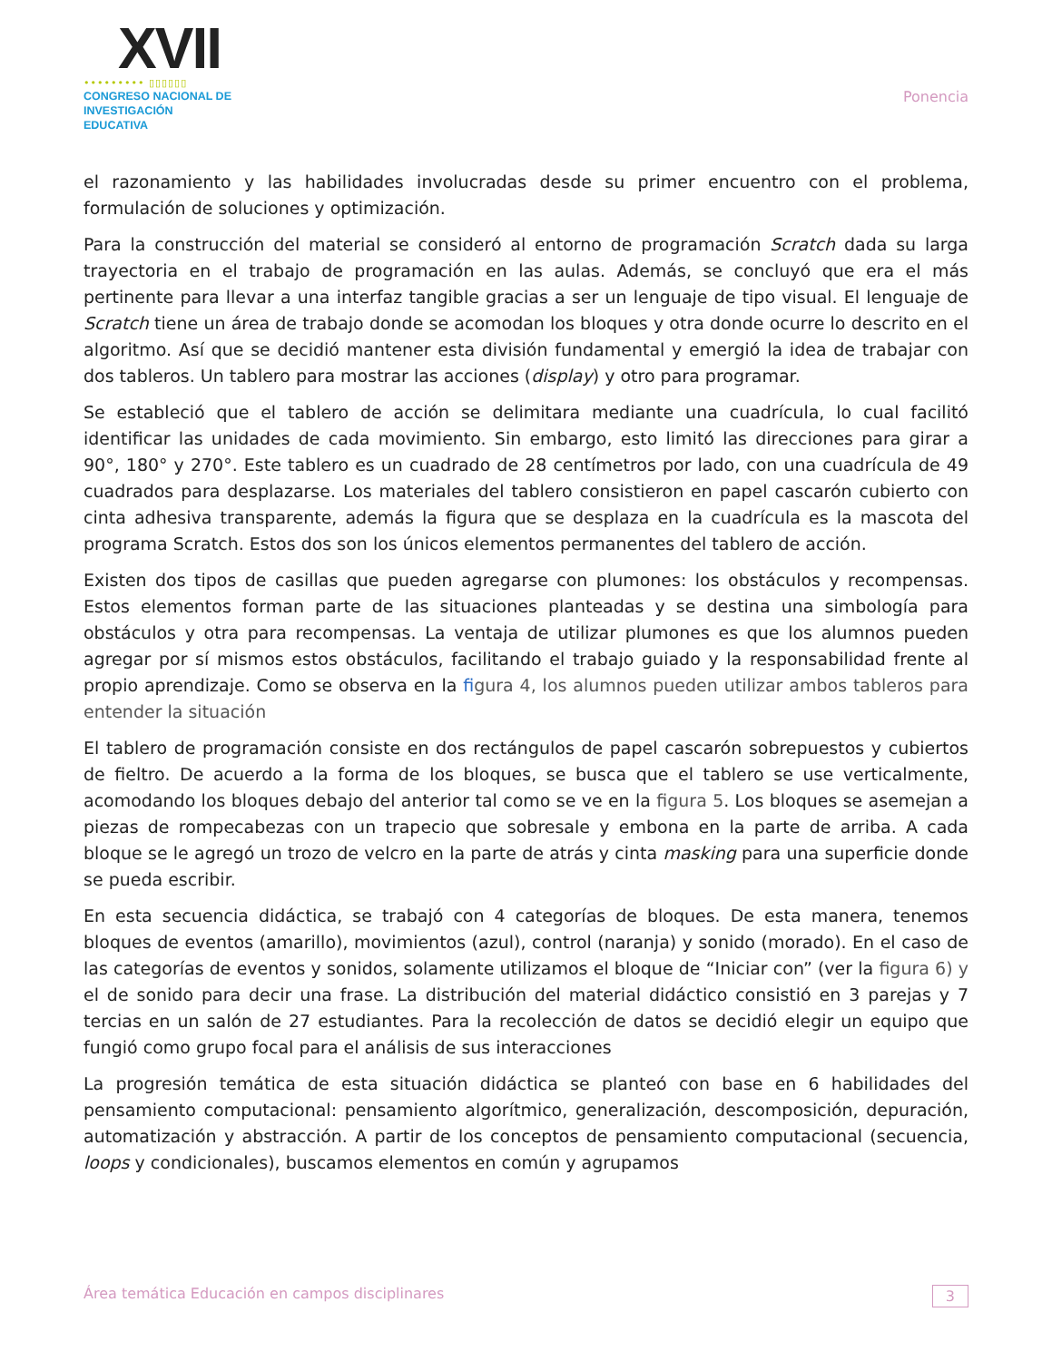XVII
••••••••• ▯▯▯▯▯▯
CONGRESO NACIONAL DE
INVESTIGACIÓN EDUCATIVA
Ponencia
el razonamiento y las habilidades involucradas desde su primer encuentro con el problema, formulación de soluciones y optimización.
Para la construcción del material se consideró al entorno de programación Scratch dada su larga trayectoria en el trabajo de programación en las aulas. Además, se concluyó que era el más pertinente para llevar a una interfaz tangible gracias a ser un lenguaje de tipo visual. El lenguaje de Scratch tiene un área de trabajo donde se acomodan los bloques y otra donde ocurre lo descrito en el algoritmo. Así que se decidió mantener esta división fundamental y emergió la idea de trabajar con dos tableros. Un tablero para mostrar las acciones (display) y otro para programar.
Se estableció que el tablero de acción se delimitara mediante una cuadrícula, lo cual facilitó identificar las unidades de cada movimiento. Sin embargo, esto limitó las direcciones para girar a 90°, 180° y 270°. Este tablero es un cuadrado de 28 centímetros por lado, con una cuadrícula de 49 cuadrados para desplazarse. Los materiales del tablero consistieron en papel cascarón cubierto con cinta adhesiva transparente, además la figura que se desplaza en la cuadrícula es la mascota del programa Scratch. Estos dos son los únicos elementos permanentes del tablero de acción.
Existen dos tipos de casillas que pueden agregarse con plumones: los obstáculos y recompensas. Estos elementos forman parte de las situaciones planteadas y se destina una simbología para obstáculos y otra para recompensas. La ventaja de utilizar plumones es que los alumnos pueden agregar por sí mismos estos obstáculos, facilitando el trabajo guiado y la responsabilidad frente al propio aprendizaje. Como se observa en la fi gura 4, los alumnos pueden utilizar ambos tableros para entender la situación
El tablero de programación consiste en dos rectángulos de papel cascarón sobrepuestos y cubiertos de fieltro. De acuerdo a la forma de los bloques, se busca que el tablero se use verticalmente, acomodando los bloques debajo del anterior tal como se ve en la figura 5. Los bloques se asemejan a piezas de rompecabezas con un trapecio que sobresale y embona en la parte de arriba. A cada bloque se le agregó un trozo de velcro en la parte de atrás y cinta masking para una superficie donde se pueda escribir.
En esta secuencia didáctica, se trabajó con 4 categorías de bloques. De esta manera, tenemos bloques de eventos (amarillo), movimientos (azul), control (naranja) y sonido (morado). En el caso de las categorías de eventos y sonidos, solamente utilizamos el bloque de “Iniciar con” (ver la figura 6) y el de sonido para decir una frase. La distribución del material didáctico consistió en 3 parejas y 7 tercias en un salón de 27 estudiantes. Para la recolección de datos se decidió elegir un equipo que fungió como grupo focal para el análisis de sus interacciones
La progresión temática de esta situación didáctica se planteó con base en 6 habilidades del pensamiento computacional: pensamiento algorítmico, generalización, descomposición, depuración, automatización y abstracción. A partir de los conceptos de pensamiento computacional (secuencia, loops y condicionales), buscamos elementos en común y agrupamos
Área temática Educación en campos disciplinares 3